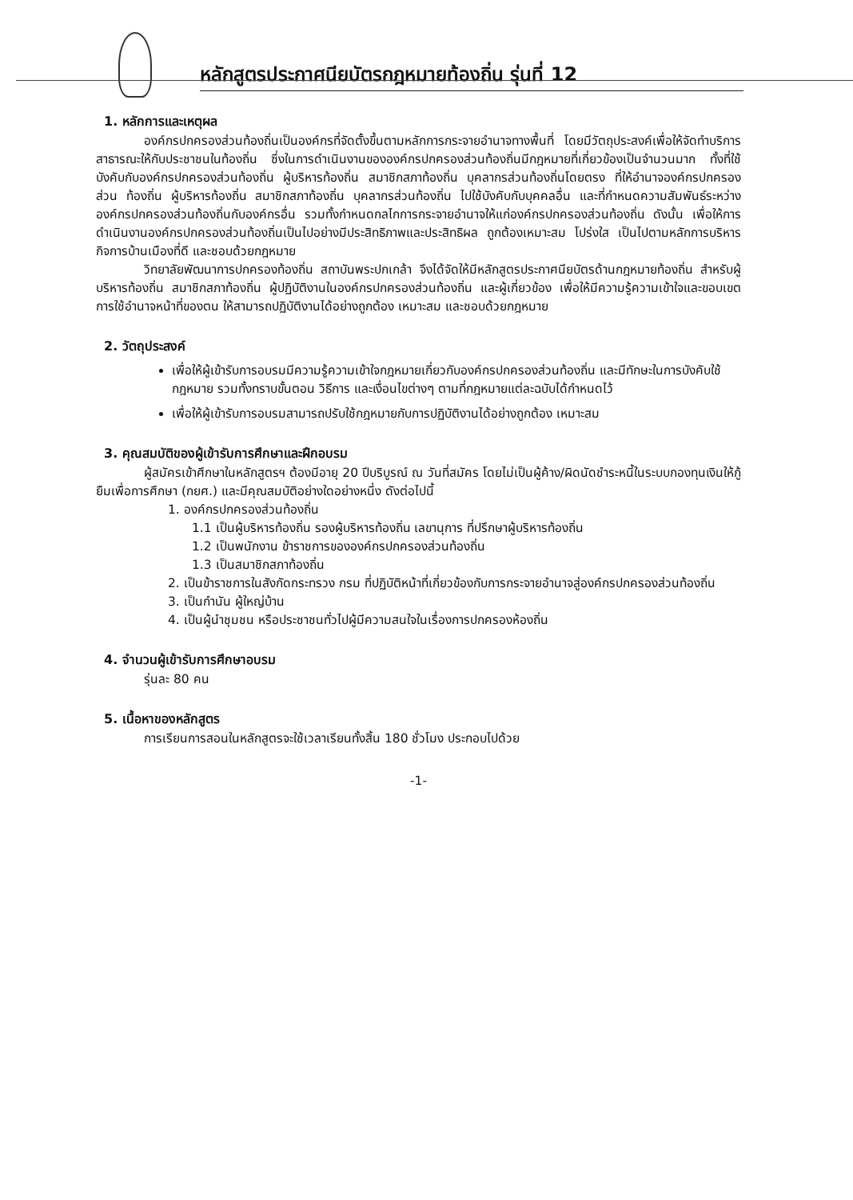หลักสูตรประกาศนียบัตรกฎหมายท้องถิ่น รุ่นที่ 12
1. หลักการและเหตุผล
องค์กรปกครองส่วนท้องถิ่นเป็นองค์กรที่จัดตั้งขึ้นตามหลักการกระจายอำนาจทางพื้นที่ โดยมีวัตถุประสงค์เพื่อให้จัดทำบริการสาธารณะให้กับประชาชนในท้องถิ่น ซึ่งในการดำเนินงานขององค์กรปกครองส่วนท้องถิ่นมีกฎหมายที่เกี่ยวข้องเป็นจำนวนมาก ทั้งที่ใช้บังคับกับองค์กรปกครองส่วนท้องถิ่น ผู้บริหารท้องถิ่น สมาชิกสภาท้องถิ่น บุคลากรส่วนท้องถิ่นโดยตรง ที่ให้อำนาจองค์กรปกครองส่วน ท้องถิ่น ผู้บริหารท้องถิ่น สมาชิกสภาท้องถิ่น บุคลากรส่วนท้องถิ่น ไปใช้บังคับกับบุคคลอื่น และที่กำหนดความสัมพันธ์ระหว่างองค์กรปกครองส่วนท้องถิ่นกับองค์กรอื่น รวมทั้งกำหนดกลไกการกระจายอำนาจให้แก่องค์กรปกครองส่วนท้องถิ่น ดังนั้น เพื่อให้การดำเนินงานองค์กรปกครองส่วนท้องถิ่นเป็นไปอย่างมีประสิทธิภาพและประสิทธิผล ถูกต้องเหมาะสม โปร่งใส เป็นไปตามหลักการบริหารกิจการบ้านเมืองที่ดี และชอบด้วยกฎหมาย
วิทยาลัยพัฒนาการปกครองท้องถิ่น สถาบันพระปกเกล้า จึงได้จัดให้มีหลักสูตรประกาศนียบัตรด้านกฎหมายท้องถิ่น สำหรับผู้บริหารท้องถิ่น สมาชิกสภาท้องถิ่น ผู้ปฏิบัติงานในองค์กรปกครองส่วนท้องถิ่น และผู้เกี่ยวข้อง เพื่อให้มีความรู้ความเข้าใจและขอบเขตการใช้อำนาจหน้าที่ของตน ให้สามารถปฏิบัติงานได้อย่างถูกต้อง เหมาะสม และชอบด้วยกฎหมาย
2. วัตถุประสงค์
เพื่อให้ผู้เข้ารับการอบรมมีความรู้ความเข้าใจกฎหมายเกี่ยวกับองค์กรปกครองส่วนท้องถิ่น และมีทักษะในการบังคับใช้กฎหมาย รวมทั้งทราบขั้นตอน วิธีการ และเงื่อนไขต่างๆ ตามที่กฎหมายแต่ละฉบับได้กำหนดไว้
เพื่อให้ผู้เข้ารับการอบรมสามารถปรับใช้กฎหมายกับการปฏิบัติงานได้อย่างถูกต้อง เหมาะสม
3. คุณสมบัติของผู้เข้ารับการศึกษาและฝึกอบรม
ผู้สมัครเข้าศึกษาในหลักสูตรฯ ต้องมีอายุ 20 ปีบริบูรณ์ ณ วันที่สมัคร โดยไม่เป็นผู้ค้าง/ผิดนัดชำระหนี้ในระบบกองทุนเงินให้กู้ยืมเพื่อการศึกษา (กยศ.) และมีคุณสมบัติอย่างใดอย่างหนึ่ง ดังต่อไปนี้
1. องค์กรปกครองส่วนท้องถิ่น
1.1 เป็นผู้บริหารท้องถิ่น รองผู้บริหารท้องถิ่น เลขานุการ ที่ปรึกษาผู้บริหารท้องถิ่น
1.2 เป็นพนักงาน ข้าราชการขององค์กรปกครองส่วนท้องถิ่น
1.3 เป็นสมาชิกสภาท้องถิ่น
2. เป็นข้าราชการในสังกัดกระทรวง กรม ที่ปฏิบัติหน้าที่เกี่ยวข้องกับการกระจายอำนาจสู่องค์กรปกครองส่วนท้องถิ่น
3. เป็นกำนัน ผู้ใหญ่บ้าน
4. เป็นผู้นำชุมชน หรือประชาชนทั่วไปผู้มีความสนใจในเรื่องการปกครองห้องถิ่น
4. จำนวนผู้เข้ารับการศึกษาอบรม
รุ่นละ 80 คน
5. เนื้อหาของหลักสูตร
การเรียนการสอนในหลักสูตรจะใช้เวลาเรียนทั้งสิ้น 180 ชั่วโมง ประกอบไปด้วย
-1-